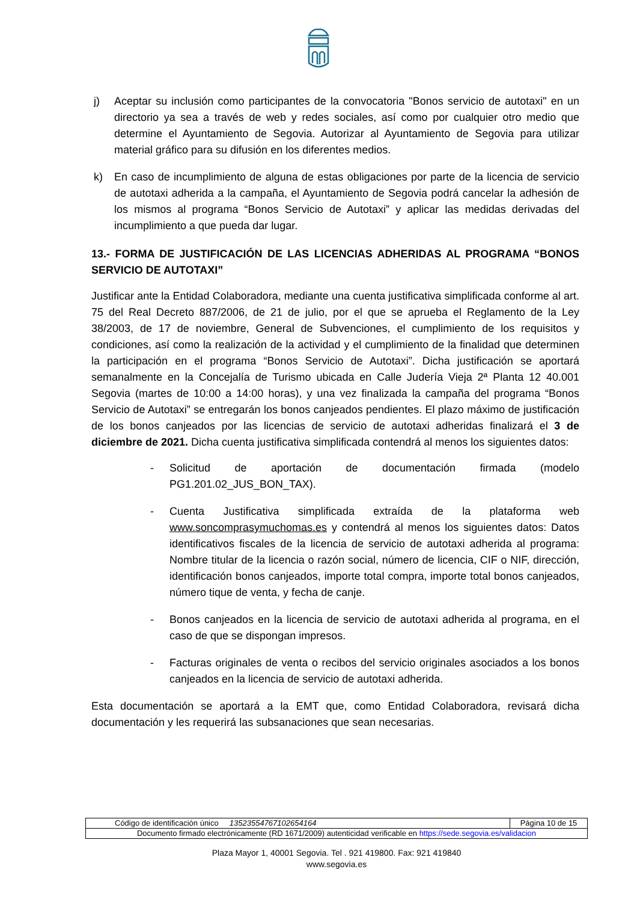j) Aceptar su inclusión como participantes de la convocatoria "Bonos servicio de autotaxi" en un directorio ya sea a través de web y redes sociales, así como por cualquier otro medio que determine el Ayuntamiento de Segovia. Autorizar al Ayuntamiento de Segovia para utilizar material gráfico para su difusión en los diferentes medios.
k) En caso de incumplimiento de alguna de estas obligaciones por parte de la licencia de servicio de autotaxi adherida a la campaña, el Ayuntamiento de Segovia podrá cancelar la adhesión de los mismos al programa “Bonos Servicio de Autotaxi” y aplicar las medidas derivadas del incumplimiento a que pueda dar lugar.
13.- FORMA DE JUSTIFICACIÓN DE LAS LICENCIAS ADHERIDAS AL PROGRAMA “BONOS SERVICIO DE AUTOTAXI”
Justificar ante la Entidad Colaboradora, mediante una cuenta justificativa simplificada conforme al art. 75 del Real Decreto 887/2006, de 21 de julio, por el que se aprueba el Reglamento de la Ley 38/2003, de 17 de noviembre, General de Subvenciones, el cumplimiento de los requisitos y condiciones, así como la realización de la actividad y el cumplimiento de la finalidad que determinen la participación en el programa “Bonos Servicio de Autotaxi”. Dicha justificación se aportará semanalmente en la Concejalía de Turismo ubicada en Calle Judería Vieja 2ª Planta 12 40.001 Segovia (martes de 10:00 a 14:00 horas), y una vez finalizada la campaña del programa “Bonos Servicio de Autotaxi” se entregarán los bonos canjeados pendientes. El plazo máximo de justificación de los bonos canjeados por las licencias de servicio de autotaxi adheridas finalizará el 3 de diciembre de 2021. Dicha cuenta justificativa simplificada contendrá al menos los siguientes datos:
- Solicitud de aportación de documentación firmada (modelo PG1.201.02_JUS_BON_TAX).
- Cuenta Justificativa simplificada extraída de la plataforma web www.soncomprasymuchomas.es y contendrá al menos los siguientes datos: Datos identificativos fiscales de la licencia de servicio de autotaxi adherida al programa: Nombre titular de la licencia o razón social, número de licencia, CIF o NIF, dirección, identificación bonos canjeados, importe total compra, importe total bonos canjeados, número tique de venta, y fecha de canje.
- Bonos canjeados en la licencia de servicio de autotaxi adherida al programa, en el caso de que se dispongan impresos.
- Facturas originales de venta o recibos del servicio originales asociados a los bonos canjeados en la licencia de servicio de autotaxi adherida.
Esta documentación se aportará a la EMT que, como Entidad Colaboradora, revisará dicha documentación y les requerirá las subsanaciones que sean necesarias.
| Código de identificación único 13523554767102654164 | Página 10 de 15 |
| Documento firmado electrónicamente (RD 1671/2009) autenticidad verificable en https://sede.segovia.es/validacion | |
Plaza Mayor 1, 40001 Segovia. Tel . 921 419800. Fax: 921 419840
www.segovia.es